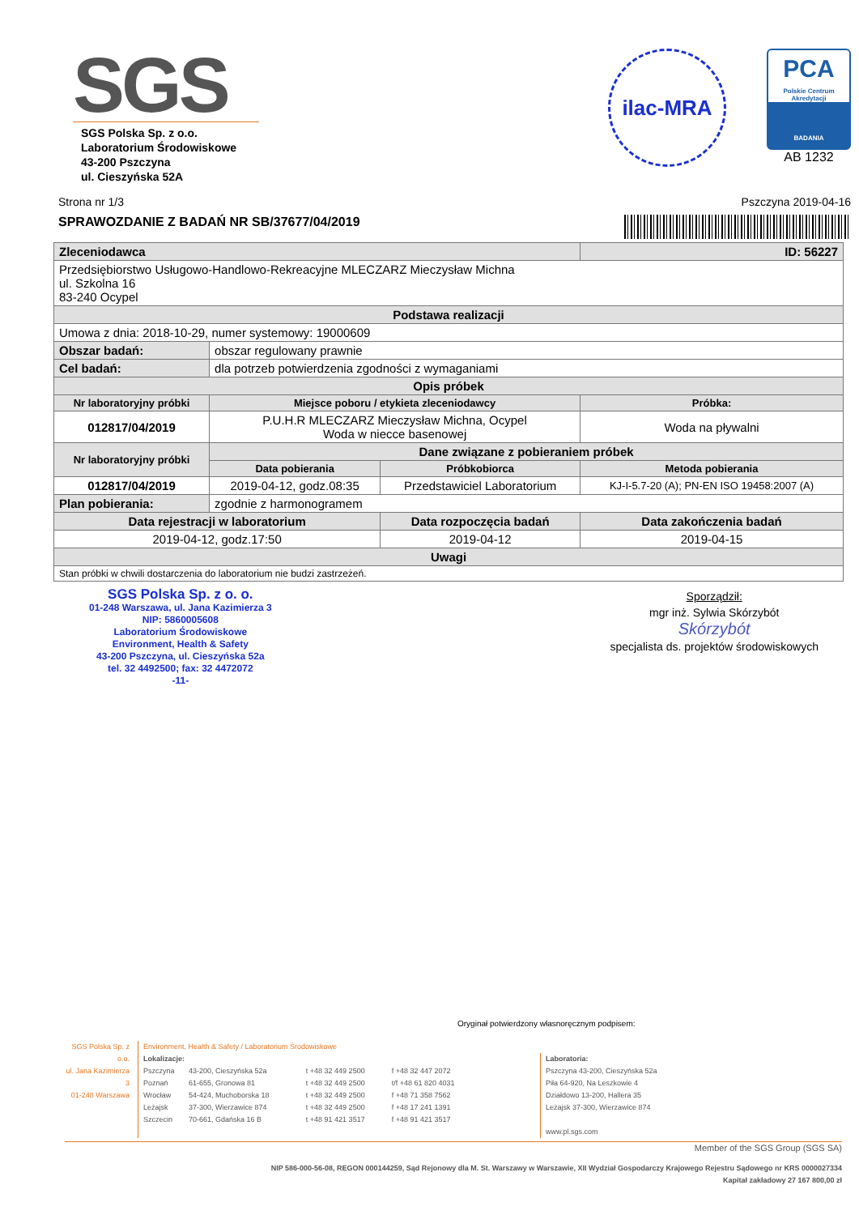SGS
SGS Polska Sp. z o.o.
Laboratorium Środowiskowe
43-200 Pszczyna
ul. Cieszyńska 52A
ilac-MRA
PCA
Polskie Centrum Akredytacji
BADANIA
AB 1232
Strona nr 1/3 Pszczyna 2019-04-16
SPRAWOZDANIE Z BADAŃ NR SB/37677/04/2019
| Zleceniodawca | | | ID: 56227 |
| Przedsiębiorstwo Usługowo-Handlowo-Rekreacyjne MLECZARZ Mieczysław Michna ul. Szkolna 16 83-240 Ocypel | | | |
| Podstawa realizacji | | | |
| Umowa z dnia: 2018-10-29, numer systemowy: 19000609 | | | |
| Obszar badań: | obszar regulowany prawnie | | |
| Cel badań: | dla potrzeb potwierdzenia zgodności z wymaganiami | | |
| Opis próbek | | | |
| Nr laboratoryjny próbki | Miejsce poboru / etykieta zleceniodawcy | | Próbka: |
| 012817/04/2019 | P.U.H.R MLECZARZ Mieczysław Michna, Ocypel Woda w niecce basenowej | | Woda na pływalni |
| Nr laboratoryjny próbki | Dane związane z pobieraniem próbek | | |
| | Data pobierania | Próbkobiorca | Metoda pobierania |
| 012817/04/2019 | 2019-04-12, godz.08:35 | Przedstawiciel Laboratorium | KJ-I-5.7-20 (A); PN-EN ISO 19458:2007 (A) |
| Plan pobierania: | zgodnie z harmonogramem | | |
| Data rejestracji w laboratorium | | Data rozpoczęcia badań | Data zakończenia badań |
| 2019-04-12, godz.17:50 | | 2019-04-12 | 2019-04-15 |
| Uwagi | | | |
| Stan próbki w chwili dostarczenia do laboratorium nie budzi zastrzeżeń. | | | |
SGS Polska Sp. z o. o.
01-248 Warszawa, ul. Jana Kazimierza 3
NIP: 5860005608
Laboratorium Środowiskowe
Environment, Health & Safety
43-200 Pszczyna, ul. Cieszyńska 52a
tel. 32 4492500; fax: 32 4472072
-11-
Sporządził:
mgr inż. Sylwia Skórzybót
Skórzybót
specjalista ds. projektów środowiskowych
Oryginał potwierdzony własnoręcznym podpisem:
SGS Polska Sp. z o.o.
ul. Jana Kazimierza 3
01-248 Warszawa
Environment, Health & Safety / Laboratorium Środowiskowe
Lokalizacje:
| Pszczyna | 43-200, Cieszyńska 52a | t +48 32 449 2500 | f +48 32 447 2072 |
| Poznań | 61-655, Gronowa 81 | t +48 32 449 2500 | t/f +48 61 820 4031 |
| Wrocław | 54-424, Muchoborska 18 | t +48 32 449 2500 | f +48 71 358 7562 |
| Leżajsk | 37-300, Wierzawice 874 | t +48 32 449 2500 | f +48 17 241 1391 |
| Szczecin | 70-661, Gdańska 16 B | t +48 91 421 3517 | f +48 91 421 3517 |
Laboratoria:
Pszczyna 43-200, Cieszyńska 52a
Piła 64-920, Na Leszkowie 4
Działdowo 13-200, Hallera 35
Leżajsk 37-300, Wierzawice 874
www.pl.sgs.com
Member of the SGS Group (SGS SA)
NIP 586-000-56-08, REGON 000144259, Sąd Rejonowy dla M. St. Warszawy w Warszawie, XII Wydział Gospodarczy Krajowego Rejestru Sądowego nr KRS 0000027334
Kapitał zakładowy 27 167 800,00 zł